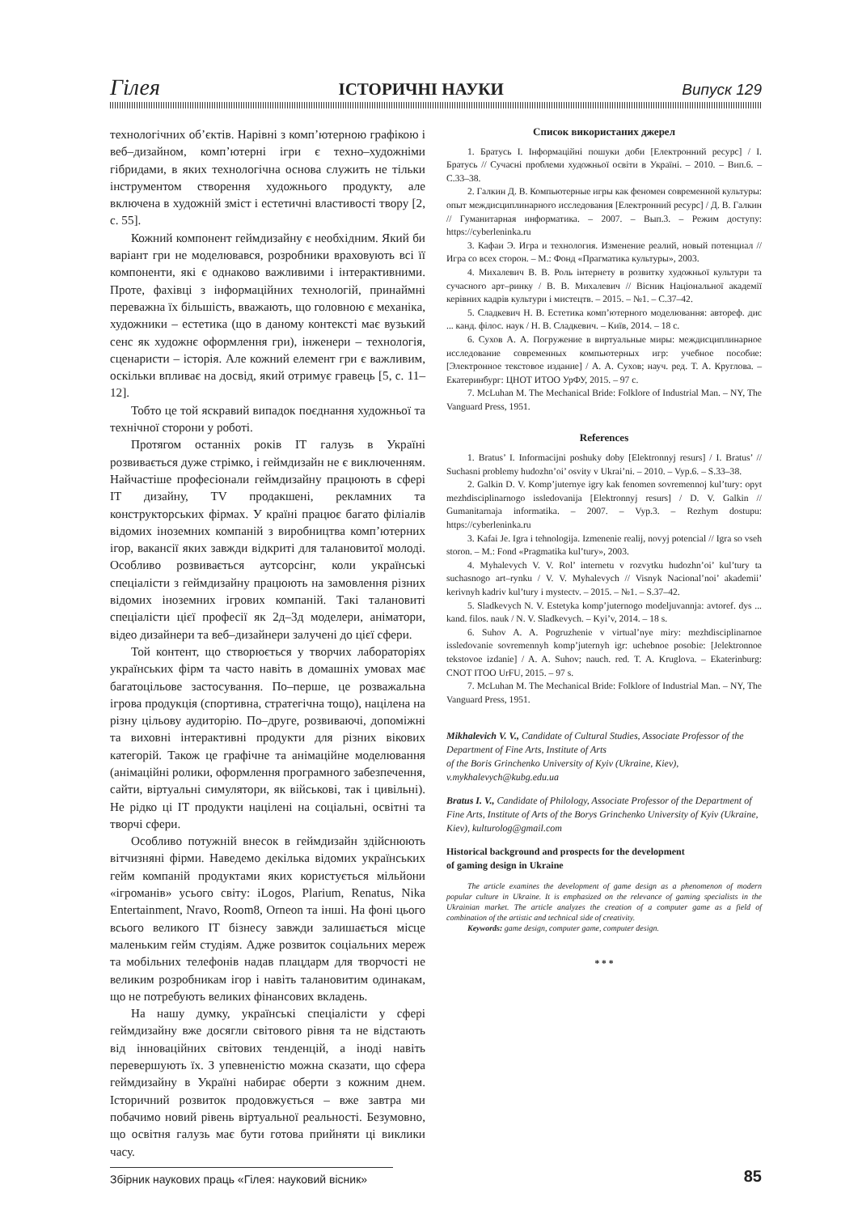Гілея ІСТОРИЧНІ НАУКИ Випуск 129
технологічних об’єктів. Нарівні з комп’ютерною графікою і веб–дизайном, комп’ютерні ігри є техно–художніми гібридами, в яких технологічна основа служить не тільки інструментом створення художнього продукту, але включена в художній зміст і естетичні властивості твору [2, с. 55].
Кожний компонент геймдизайну є необхідним. Який би варіант гри не моделювався, розробники враховують всі її компоненти, які є однаково важливими і інтерактивними. Проте, фахівці з інформаційних технологій, принаймні переважна їх більшість, вважають, що головною є механіка, художники – естетика (що в даному контексті має вузький сенс як художнє оформлення гри), інженери – технологія, сценаристи – історія. Але кожний елемент гри є важливим, оскільки впливає на досвід, який отримує гравець [5, с. 11–12].
Тобто це той яскравий випадок поєднання художньої та технічної сторони у роботі.
Протягом останніх років ІТ галузь в Україні розвивається дуже стрімко, і геймдизайн не є виключенням. Найчастіше професіонали геймдизайну працюють в сфері ІТ дизайну, TV продакшені, рекламних та конструкторських фірмах. У країні працює багато філіалів відомих іноземних компаній з виробництва комп’ютерних ігор, вакансії яких завжди відкриті для талановитої молоді. Особливо розвивається аутсорсінг, коли українські спеціалісти з геймдизайну працюють на замовлення різних відомих іноземних ігрових компаній. Такі талановиті спеціалісти цієї професії як 2д–3д моделери, аніматори, відео дизайнери та веб–дизайнери залучені до цієї сфери.
Той контент, що створюється у творчих лабораторіях українських фірм та часто навіть в домашніх умовах має багатоцільове застосування. По–перше, це розважальна ігрова продукція (спортивна, стратегічна тощо), націлена на різну цільову аудиторію. По–друге, розвиваючі, допоміжні та виховні інтерактивні продукти для різних вікових категорій. Також це графічне та анімаційне моделювання (анімаційні ролики, оформлення програмного забезпечення, сайти, віртуальні симулятори, як військові, так і цивільні). Не рідко ці ІТ продукти націлені на соціальні, освітні та творчі сфери.
Особливо потужній внесок в геймдизайн здійснюють вітчизняні фірми. Наведемо декілька відомих українських гейм компаній продуктами яких користується мільйони «ігроманів» усього світу: iLogos, Plarium, Renatus, Nika Entertainment, Nravo, Room8, Orneon та інші. На фоні цього всього великого ІТ бізнесу завжди залишається місце маленьким гейм студіям. Адже розвиток соціальних мереж та мобільних телефонів надав плацдарм для творчості не великим розробникам ігор і навіть талановитим одинакам, що не потребують великих фінансових вкладень.
На нашу думку, українські спеціалісти у сфері геймдизайну вже досягли світового рівня та не відстають від інноваційних світових тенденцій, а іноді навіть перевершують їх. З упевненістю можна сказати, що сфера геймдизайну в Україні набирає оберти з кожним днем. Історичний розвиток продовжується – вже завтра ми побачимо новий рівень віртуальної реальності. Безумовно, що освітня галузь має бути готова прийняти ці виклики часу.
Список використаних джерел
1. Братусь І. Інформаційні пошуки доби [Електронний ресурс] / І. Братусь // Сучасні проблеми художньої освіти в Україні. – 2010. – Вип.6. – С.33–38.
2. Галкин Д. В. Компьютерные игры как феномен современной культуры: опыт междисциплинарного исследования [Електронний ресурс] / Д. В. Галкин // Гуманитарная информатика. – 2007. – Вып.3. – Режим доступу: https://cyberleninka.ru
3. Кафаи Э. Игра и технология. Изменение реалий, новый потенциал // Игра со всех сторон. – М.: Фонд «Прагматика культуры», 2003.
4. Михалевич В. В. Роль інтернету в розвитку художньої культури та сучасного арт–ринку / В. В. Михалевич // Вісник Національної академії керівних кадрів культури і мистецтв. – 2015. – №1. – С.37–42.
5. Сладкевич Н. В. Естетика комп’ютерного моделювання: автореф. дис ... канд. філос. наук / Н. В. Сладкевич. – Київ, 2014. – 18 с.
6. Сухов А. А. Погружение в виртуальные миры: междисциплинарное исследование современных компьютерных игр: учебное пособие: [Электронное текстовое издание] / А. А. Сухов; науч. ред. Т. А. Круглова. – Екатеринбург: ЦНОТ ИТОО УрФУ, 2015. – 97 с.
7. McLuhan M. The Mechanical Bride: Folklore of Industrial Man. – NY, The Vanguard Press, 1951.
References
1. Bratus’ I. Informacijni poshuky doby [Elektronnyj resurs] / I. Bratus’ // Suchasni problemy hudozhn’oi’ osvity v Ukrai’ni. – 2010. – Vyp.6. – S.33–38.
2. Galkin D. V. Komp’juternye igry kak fenomen sovremennoj kul’tury: opyt mezhdisciplinarnogo issledovanija [Elektronnyj resurs] / D. V. Galkin // Gumanitarnaja informatika. – 2007. – Vyp.3. – Rezhym dostupu: https://cyberleninka.ru
3. Kafai Je. Igra i tehnologija. Izmenenie realij, novyj potencial // Igra so vseh storon. – M.: Fond «Pragmatika kul’tury», 2003.
4. Myhalevych V. V. Rol’ internetu v rozvytku hudozhn’oi’ kul’tury ta suchasnogo art–rynku / V. V. Myhalevych // Visnyk Nacional’noi’ akademii’ kerivnyh kadriv kul’tury i mystectv. – 2015. – №1. – S.37–42.
5. Sladkevych N. V. Estetyka komp’juternogo modeljuvannja: avtoref. dys ... kand. filos. nauk / N. V. Sladkevych. – Kyi’v, 2014. – 18 s.
6. Suhov A. A. Pogruzhenie v virtual’nye miry: mezhdisciplinarnoe issledovanie sovremennyh komp’juternyh igr: uchebnoe posobie: [Jelektronnoe tekstovoe izdanie] / A. A. Suhov; nauch. red. T. A. Kruglova. – Ekaterinburg: CNOT ITOO UrFU, 2015. – 97 s.
7. McLuhan M. The Mechanical Bride: Folklore of Industrial Man. – NY, The Vanguard Press, 1951.
Mikhalevich V. V., Candidate of Cultural Studies, Associate Professor of the Department of Fine Arts, Institute of Arts
of the Boris Grinchenko University of Kyiv (Ukraine, Kiev),
v.mykhalevych@kubg.edu.ua
Bratus I. V., Candidate of Philology, Associate Professor of the Department of Fine Arts, Institute of Arts of the Borys Grinchenko University of Kyiv (Ukraine, Kiev), kulturolog@gmail.com
Historical background and prospects for the development
of gaming design in Ukraine
The article examines the development of game design as a phenomenon of modern popular culture in Ukraine. It is emphasized on the relevance of gaming specialists in the Ukrainian market. The article analyzes the creation of a computer game as a field of combination of the artistic and technical side of creativity.
Keywords: game design, computer game, computer design.
* * *
Збірник наукових праць «Гілея: науковий вісник» 85